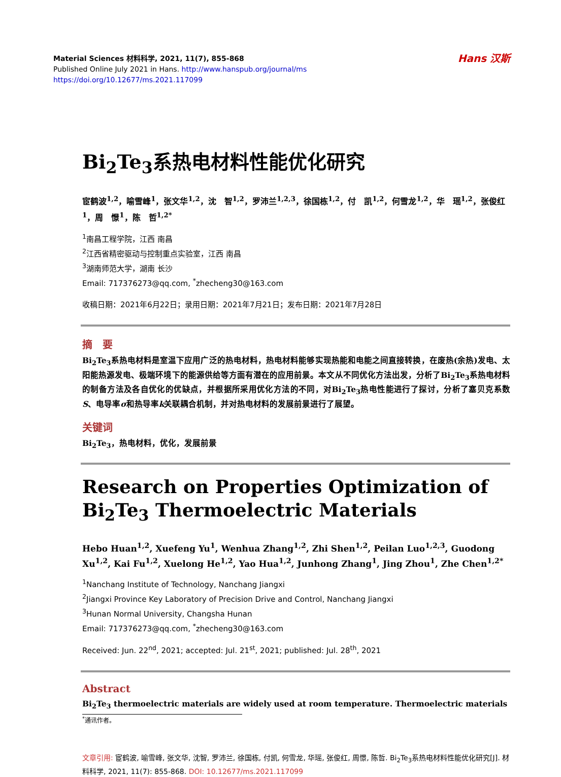Material Sciences 材料科学, 2021, 11(7), 855-868
Published Online July 2021 in Hans. http://www.hanspub.org/journal/ms
https://doi.org/10.12677/ms.2021.117099
Hans 汉斯
Bi<sub>2</sub>Te<sub>3</sub>系热电材料性能优化研究
宦鹤波<sup>1,2</sup>，喻雪峰<sup>1</sup>，张文华<sup>1,2</sup>，沈　智<sup>1,2</sup>，罗沛兰<sup>1,2,3</sup>，徐国栋<sup>1,2</sup>，付　凯<sup>1,2</sup>，何雪龙<sup>1,2</sup>，华　瑶<sup>1,2</sup>，张俊红<sup>1</sup>，周　憬<sup>1</sup>，陈　哲<sup>1,2*</sup>
<sup>1</sup> 南昌工程学院，江西 南昌
<sup>2</sup> 江西省精密驱动与控制重点实验室，江西 南昌
<sup>3</sup> 湖南师范大学，湖南 长沙
Email: 717376273@qq.com, <sup>*</sup>zhecheng30@163.com
收稿日期：2021年6月22日；录用日期：2021年7月21日；发布日期：2021年7月28日
摘　要
Bi<sub>2</sub>Te<sub>3</sub>系热电材料是室温下应用广泛的热电材料，热电材料能够实现热能和电能之间直接转换，在废热(余热)发电、太阳能热源发电、极端环境下的能源供给等方面有潜在的应用前景。本文从不同优化方法出发，分析了Bi<sub>2</sub>Te<sub>3</sub>系热电材料的制备方法及各自优化的优缺点，并根据所采用优化方法的不同，对Bi<sub>2</sub>Te<sub>3</sub>热电性能进行了探讨，分析了塞贝克系数S、电导率σ和热导率k关联耦合机制，并对热电材料的发展前景进行了展望。
关键词
Bi<sub>2</sub>Te<sub>3</sub>，热电材料，优化，发展前景
Research on Properties Optimization of Bi<sub>2</sub>Te<sub>3</sub> Thermoelectric Materials
Hebo Huan<sup>1,2</sup>, Xuefeng Yu<sup>1</sup>, Wenhua Zhang<sup>1,2</sup>, Zhi Shen<sup>1,2</sup>, Peilan Luo<sup>1,2,3</sup>, Guodong Xu<sup>1,2</sup>, Kai Fu<sup>1,2</sup>, Xuelong He<sup>1,2</sup>, Yao Hua<sup>1,2</sup>, Junhong Zhang<sup>1</sup>, Jing Zhou<sup>1</sup>, Zhe Chen<sup>1,2*</sup>
<sup>1</sup> Nanchang Institute of Technology, Nanchang Jiangxi
<sup>2</sup> Jiangxi Province Key Laboratory of Precision Drive and Control, Nanchang Jiangxi
<sup>3</sup> Hunan Normal University, Changsha Hunan
Email: 717376273@qq.com, <sup>*</sup>zhecheng30@163.com
Received: Jun. 22<sup>nd</sup>, 2021; accepted: Jul. 21<sup>st</sup>, 2021; published: Jul. 28<sup>th</sup>, 2021
Abstract
Bi<sub>2</sub>Te<sub>3</sub> thermoelectric materials are widely used at room temperature. Thermoelectric materials
<sup>*</sup> 通讯作者。
文章引用: 宦鹤波, 喻雪峰, 张文华, 沈智, 罗沛兰, 徐国栋, 付凯, 何雪龙, 华瑶, 张俊红, 周憬, 陈哲. Bi<sub>2</sub>Te<sub>3</sub>系热电材料性能优化研究[J]. 材料科学, 2021, 11(7): 855-868. DOI: 10.12677/ms.2021.117099